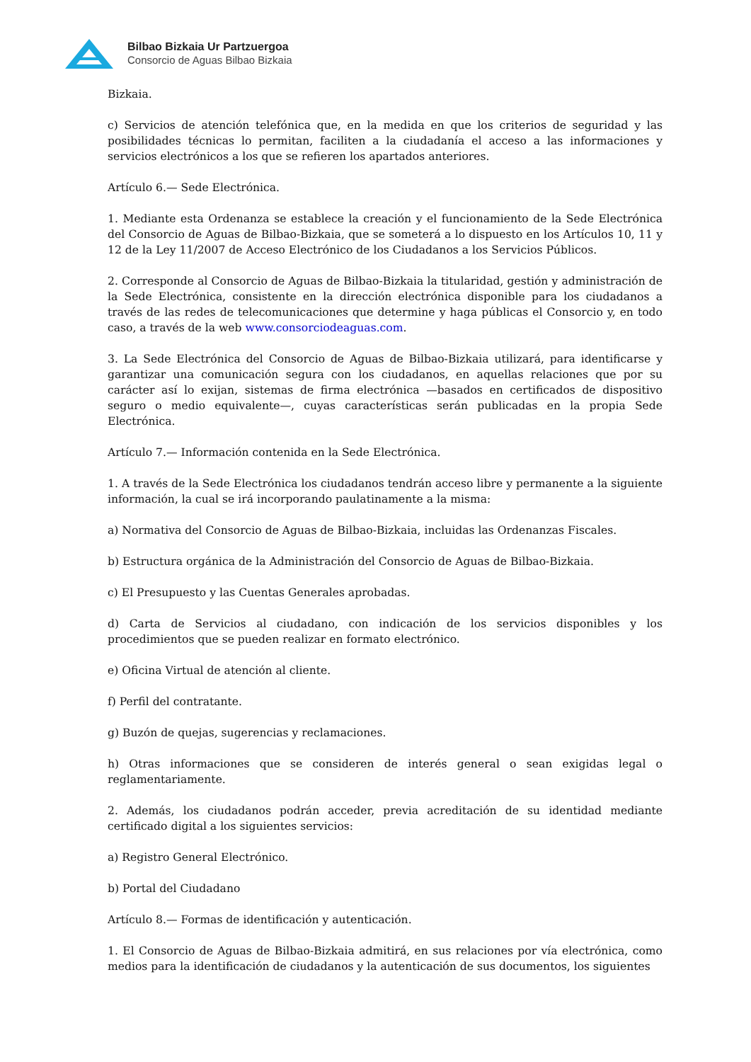Bilbao Bizkaia Ur Partzuergoa
Consorcio de Aguas Bilbao Bizkaia
Bizkaia.
c) Servicios de atención telefónica que, en la medida en que los criterios de seguridad y las posibilidades técnicas lo permitan, faciliten a la ciudadanía el acceso a las informaciones y servicios electrónicos a los que se refieren los apartados anteriores.
Artículo 6.— Sede Electrónica.
1. Mediante esta Ordenanza se establece la creación y el funcionamiento de la Sede Electrónica del Consorcio de Aguas de Bilbao-Bizkaia, que se someterá a lo dispuesto en los Artículos 10, 11 y 12 de la Ley 11/2007 de Acceso Electrónico de los Ciudadanos a los Servicios Públicos.
2. Corresponde al Consorcio de Aguas de Bilbao-Bizkaia la titularidad, gestión y administración de la Sede Electrónica, consistente en la dirección electrónica disponible para los ciudadanos a través de las redes de telecomunicaciones que determine y haga públicas el Consorcio y, en todo caso, a través de la web www.consorciodeaguas.com.
3. La Sede Electrónica del Consorcio de Aguas de Bilbao-Bizkaia utilizará, para identificarse y garantizar una comunicación segura con los ciudadanos, en aquellas relaciones que por su carácter así lo exijan, sistemas de firma electrónica —basados en certificados de dispositivo seguro o medio equivalente—, cuyas características serán publicadas en la propia Sede Electrónica.
Artículo 7.— Información contenida en la Sede Electrónica.
1. A través de la Sede Electrónica los ciudadanos tendrán acceso libre y permanente a la siguiente información, la cual se irá incorporando paulatinamente a la misma:
a) Normativa del Consorcio de Aguas de Bilbao-Bizkaia, incluidas las Ordenanzas Fiscales.
b) Estructura orgánica de la Administración del Consorcio de Aguas de Bilbao-Bizkaia.
c) El Presupuesto y las Cuentas Generales aprobadas.
d) Carta de Servicios al ciudadano, con indicación de los servicios disponibles y los procedimientos que se pueden realizar en formato electrónico.
e) Oficina Virtual de atención al cliente.
f) Perfil del contratante.
g) Buzón de quejas, sugerencias y reclamaciones.
h) Otras informaciones que se consideren de interés general o sean exigidas legal o reglamentariamente.
2. Además, los ciudadanos podrán acceder, previa acreditación de su identidad mediante certificado digital a los siguientes servicios:
a) Registro General Electrónico.
b) Portal del Ciudadano
Artículo 8.— Formas de identificación y autenticación.
1. El Consorcio de Aguas de Bilbao-Bizkaia admitirá, en sus relaciones por vía electrónica, como medios para la identificación de ciudadanos y la autenticación de sus documentos, los siguientes